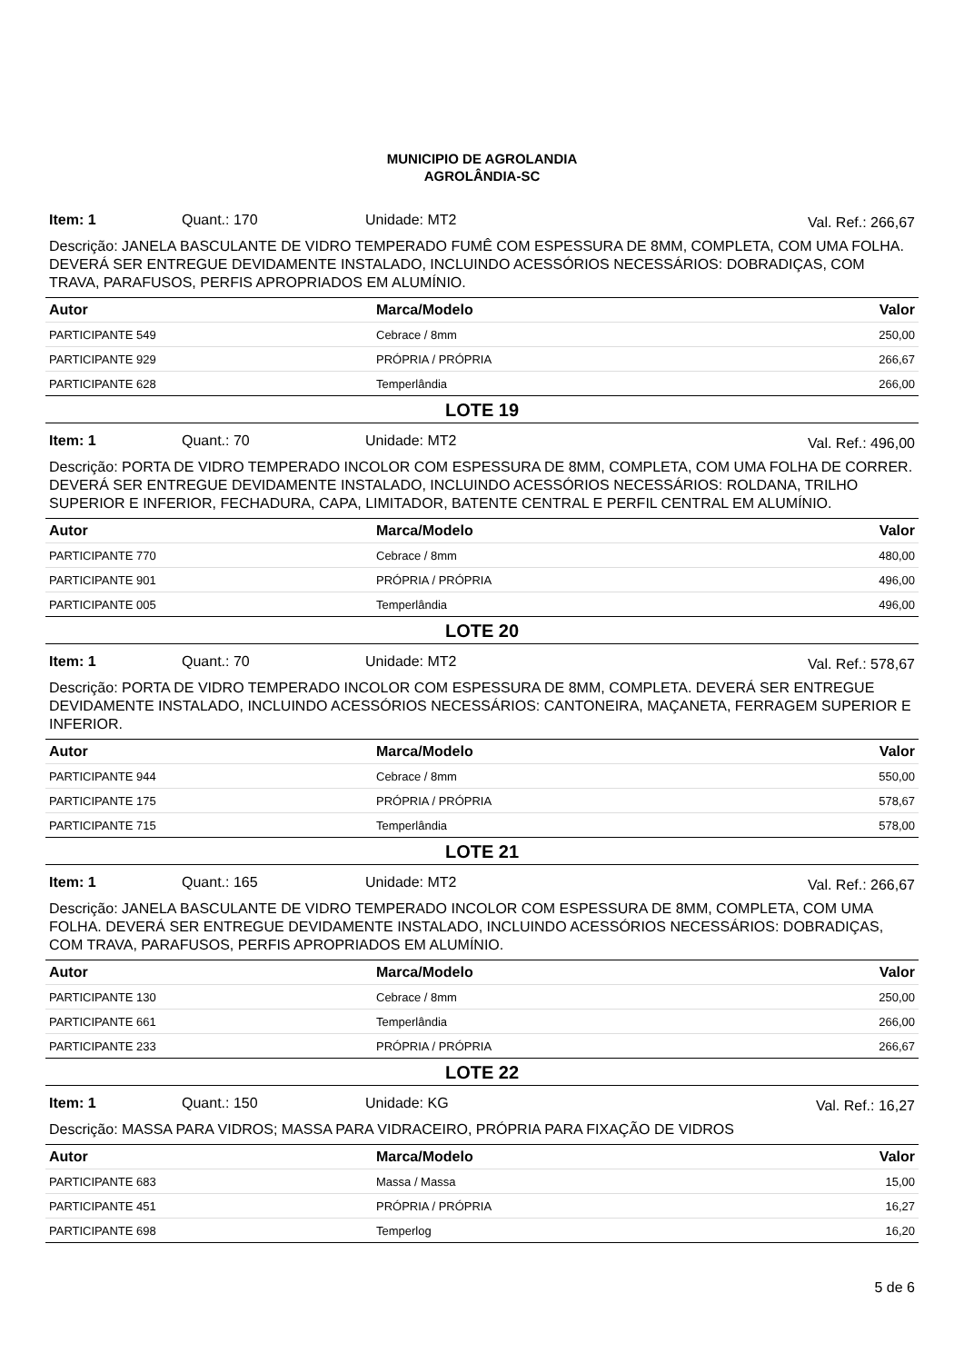MUNICIPIO DE AGROLANDIA
AGROLÂNDIA-SC
Item: 1 Quant.: 170 Unidade: MT2 Val. Ref.: 266,67
Descrição: JANELA BASCULANTE DE VIDRO TEMPERADO FUMÊ COM ESPESSURA DE 8MM, COMPLETA, COM UMA FOLHA. DEVERÁ SER ENTREGUE DEVIDAMENTE INSTALADO, INCLUINDO ACESSÓRIOS NECESSÁRIOS: DOBRADIÇAS, COM TRAVA, PARAFUSOS, PERFIS APROPRIADOS EM ALUMÍNIO.
| Autor | Marca/Modelo | Valor |
| --- | --- | --- |
| PARTICIPANTE 549 | Cebrace / 8mm | 250,00 |
| PARTICIPANTE 929 | PRÓPRIA / PRÓPRIA | 266,67 |
| PARTICIPANTE 628 | Temperlândia | 266,00 |
LOTE 19
Item: 1 Quant.: 70 Unidade: MT2 Val. Ref.: 496,00
Descrição: PORTA DE VIDRO TEMPERADO INCOLOR COM ESPESSURA DE 8MM, COMPLETA, COM UMA FOLHA DE CORRER. DEVERÁ SER ENTREGUE DEVIDAMENTE INSTALADO, INCLUINDO ACESSÓRIOS NECESSÁRIOS: ROLDANA, TRILHO SUPERIOR E INFERIOR, FECHADURA, CAPA, LIMITADOR, BATENTE CENTRAL E PERFIL CENTRAL EM ALUMÍNIO.
| Autor | Marca/Modelo | Valor |
| --- | --- | --- |
| PARTICIPANTE 770 | Cebrace / 8mm | 480,00 |
| PARTICIPANTE 901 | PRÓPRIA / PRÓPRIA | 496,00 |
| PARTICIPANTE 005 | Temperlândia | 496,00 |
LOTE 20
Item: 1 Quant.: 70 Unidade: MT2 Val. Ref.: 578,67
Descrição: PORTA DE VIDRO TEMPERADO INCOLOR COM ESPESSURA DE 8MM, COMPLETA. DEVERÁ SER ENTREGUE DEVIDAMENTE INSTALADO, INCLUINDO ACESSÓRIOS NECESSÁRIOS: CANTONEIRA, MAÇANETA, FERRAGEM SUPERIOR E INFERIOR.
| Autor | Marca/Modelo | Valor |
| --- | --- | --- |
| PARTICIPANTE 944 | Cebrace / 8mm | 550,00 |
| PARTICIPANTE 175 | PRÓPRIA / PRÓPRIA | 578,67 |
| PARTICIPANTE 715 | Temperlândia | 578,00 |
LOTE 21
Item: 1 Quant.: 165 Unidade: MT2 Val. Ref.: 266,67
Descrição: JANELA BASCULANTE DE VIDRO TEMPERADO INCOLOR COM ESPESSURA DE 8MM, COMPLETA, COM UMA FOLHA. DEVERÁ SER ENTREGUE DEVIDAMENTE INSTALADO, INCLUINDO ACESSÓRIOS NECESSÁRIOS: DOBRADIÇAS, COM TRAVA, PARAFUSOS, PERFIS APROPRIADOS EM ALUMÍNIO.
| Autor | Marca/Modelo | Valor |
| --- | --- | --- |
| PARTICIPANTE 130 | Cebrace / 8mm | 250,00 |
| PARTICIPANTE 661 | Temperlândia | 266,00 |
| PARTICIPANTE 233 | PRÓPRIA / PRÓPRIA | 266,67 |
LOTE 22
Item: 1 Quant.: 150 Unidade: KG Val. Ref.: 16,27
Descrição: MASSA PARA VIDROS; MASSA PARA VIDRACEIRO, PRÓPRIA PARA FIXAÇÃO DE VIDROS
| Autor | Marca/Modelo | Valor |
| --- | --- | --- |
| PARTICIPANTE 683 | Massa / Massa | 15,00 |
| PARTICIPANTE 451 | PRÓPRIA / PRÓPRIA | 16,27 |
| PARTICIPANTE 698 | Temperlog | 16,20 |
5 de 6